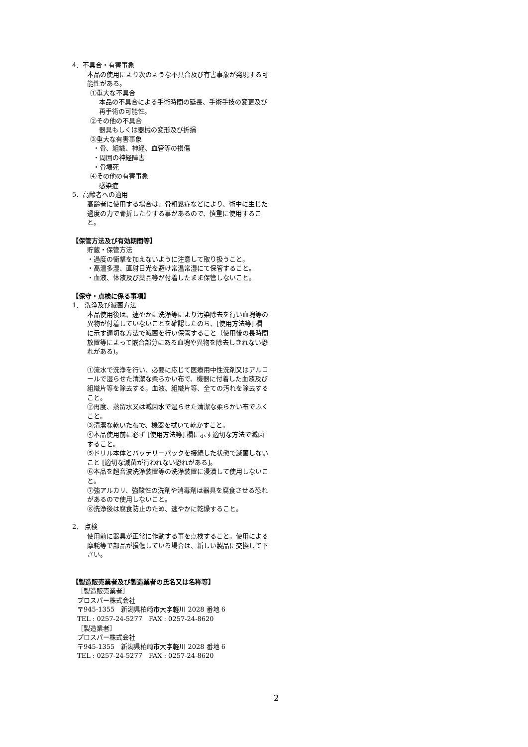4．不具合・有害事象
本品の使用により次のような不具合及び有害事象が発現する可能性がある。
①重大な不具合
本品の不具合による手術時間の延長、手術手技の変更及び再手術の可能性。
②その他の不具合
器具もしくは器械の変形及び折損
③重大な有害事象
・骨、組織、神経、血管等の損傷
・周囲の神経障害
・骨壊死
④その他の有害事象
感染症
5．高齢者への適用
高齢者に使用する場合は、骨粗鬆症などにより、術中に生じた過度の力で骨折したりする事があるので、慎重に使用すること。
【保管方法及び有効期間等】
貯蔵・保管方法
・過度の衝撃を加えないように注意して取り扱うこと。
・高温多湿、直射日光を避け常温常湿にて保管すること。
・血液、体液及び薬品等が付着したまま保管しないこと。
【保守・点検に係る事項】
1． 洗浄及び滅菌方法
本品使用後は、速やかに洗浄等により汚染除去を行い血塊等の異物が付着していないことを確認したのち、[使用方法等] 欄に示す適切な方法で滅菌を行い保管すること（使用後の長時間放置等によって嵌合部分にある血塊や異物を除去しきれない恐れがある)。
①流水で洗浄を行い、必要に応じて医療用中性洗剤又はアルコールで湿らせた清潔な柔らかい布で、機器に付着した血液及び組織片等を除去する。血液、組織片等、全ての汚れを除去すること。
②再度、蒸留水又は滅菌水で湿らせた清潔な柔らかい布でふくこと。
③清潔な乾いた布で、機器を拭いて乾かすこと。
④本品使用前に必ず [使用方法等] 欄に示す適切な方法で滅菌すること。
⑤ドリル本体とバッテリーパックを接続した状態で滅菌しないこと [適切な滅菌が行われない恐れがある]。
⑥本品を超音波洗浄装置等の洗浄装置に浸漬して使用しないこと。
⑦強アルカリ、強酸性の洗剤や消毒剤は器具を腐食させる恐れがあるので使用しないこと。
⑧洗浄後は腐食防止のため、速やかに乾燥すること。
2． 点検
使用前に器具が正常に作動する事を点検すること。使用による摩耗等で部品が損傷している場合は、新しい製品に交換して下さい。
【製造販売業者及び製造業者の氏名又は名称等】
［製造販売業者］
プロスパー株式会社
〒945-1355　新潟県柏崎市大字軽川 2028 番地 6
TEL : 0257-24-5277　FAX : 0257-24-8620
［製造業者］
プロスパー株式会社
〒945-1355　新潟県柏崎市大字軽川 2028 番地 6
TEL : 0257-24-5277　FAX : 0257-24-8620
2